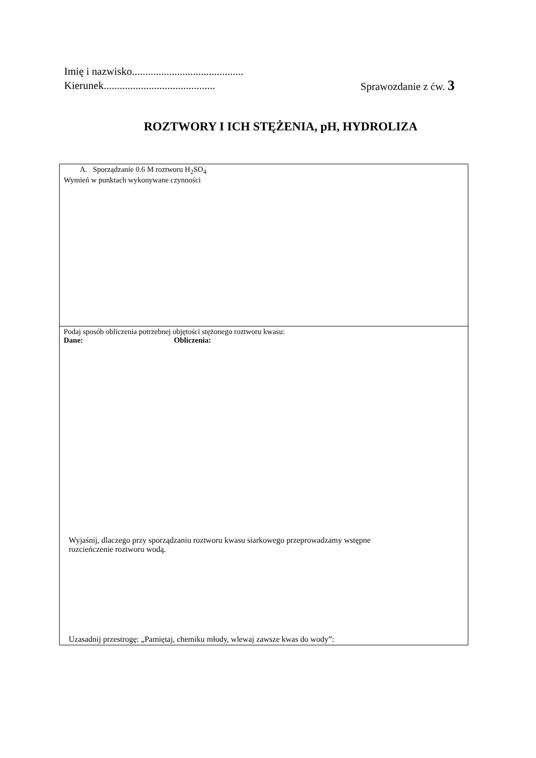Imię i nazwisko..........................................
Kierunek.......................................... Sprawozdanie z ćw. 3
ROZTWORY I ICH STĘŻENIA, pH, HYDROLIZA
| A. Sporządzanie 0.6 M roztworu H<sub>2</sub>SO<sub>4</sub> Wymień w punktach wykonywane czynności |
| Podaj sposób obliczenia potrzebnej objętości stężonego roztworu kwasu: Dane: Obliczenia: Wyjaśnij, dlaczego przy sporządzaniu roztworu kwasu siarkowego przeprowadzamy wstępne rozcieńczenie roztworu wodą. Uzasadnij przestrogę: „Pamiętaj, chemiku młody, wlewaj zawsze kwas do wody”: |